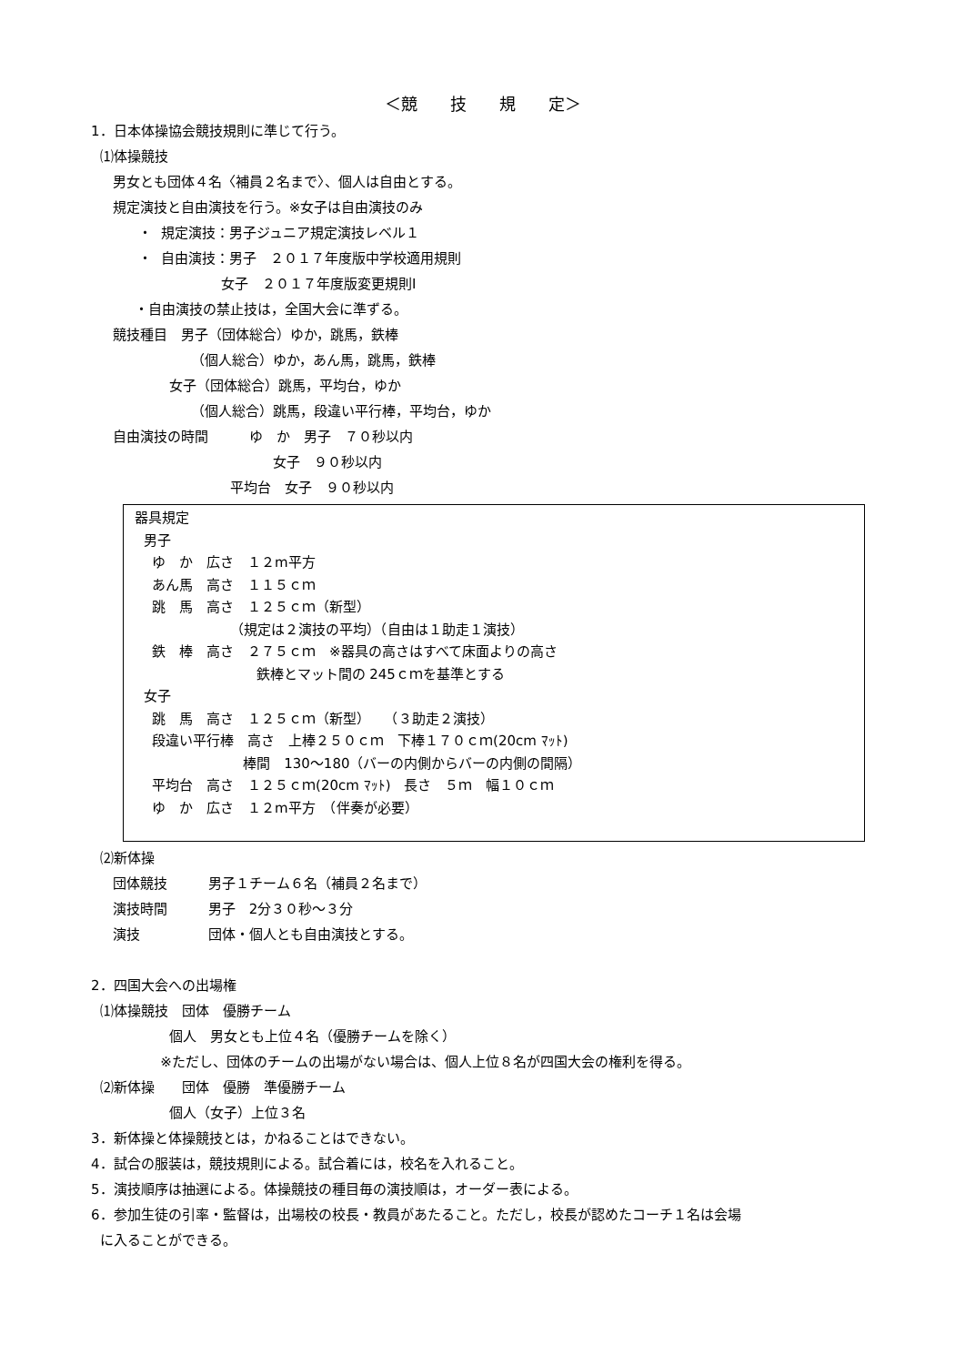＜競　　技　　規　　定＞
1．日本体操協会競技規則に準じて行う。
⑴体操競技
男女とも団体４名〈補員２名まで〉、個人は自由とする。
規定演技と自由演技を行う。※女子は自由演技のみ
・ 規定演技：男子ジュニア規定演技レベル１
・ 自由演技：男子　２０１７年度版中学校適用規則
女子　２０１７年度版変更規則Ⅰ
・自由演技の禁止技は，全国大会に準ずる。
競技種目　男子（団体総合）ゆか，跳馬，鉄棒
（個人総合）ゆか，あん馬，跳馬，鉄棒
女子（団体総合）跳馬，平均台，ゆか
（個人総合）跳馬，段違い平行棒，平均台，ゆか
自由演技の時間　　　ゆ　か　男子　７０秒以内
女子　９０秒以内
平均台　女子　９０秒以内
器具規定
男子
ゆ　か　広さ　１２m平方
あん馬　高さ　１１５ｃｍ
跳　馬　高さ　１２５ｃｍ（新型）
（規定は２演技の平均）（自由は１助走１演技）
鉄　棒　高さ　２７５ｃｍ　※器具の高さはすべて床面よりの高さ
鉄棒とマット間の 245ｃｍを基準とする
女子
跳　馬　高さ　１２５ｃｍ（新型）　　（３助走２演技）
段違い平行棒　高さ　上棒２５０ｃｍ　下棒１７０ｃｍ(20cm ﾏｯﾄ)
棒間　130～180（バーの内側からバーの内側の間隔）
平均台　高さ　１２５ｃｍ(20cm ﾏｯﾄ)　長さ　５ｍ　幅１０ｃｍ
ゆ　か　広さ　１２m平方　（伴奏が必要）
⑵新体操
団体競技　　　男子１チーム６名（補員２名まで）
演技時間　　　男子　2分３０秒～３分
演技　　　　　団体・個人とも自由演技とする。
2．四国大会への出場権
⑴体操競技　団体　優勝チーム
個人　男女とも上位４名（優勝チームを除く）
※ただし、団体のチームの出場がない場合は、個人上位８名が四国大会の権利を得る。
⑵新体操　　団体　優勝　準優勝チーム
個人（女子）上位３名
3．新体操と体操競技とは，かねることはできない。
4．試合の服装は，競技規則による。試合着には，校名を入れること。
5．演技順序は抽選による。体操競技の種目毎の演技順は，オーダー表による。
6．参加生徒の引率・監督は，出場校の校長・教員があたること。ただし，校長が認めたコーチ１名は会場
に入ることができる。